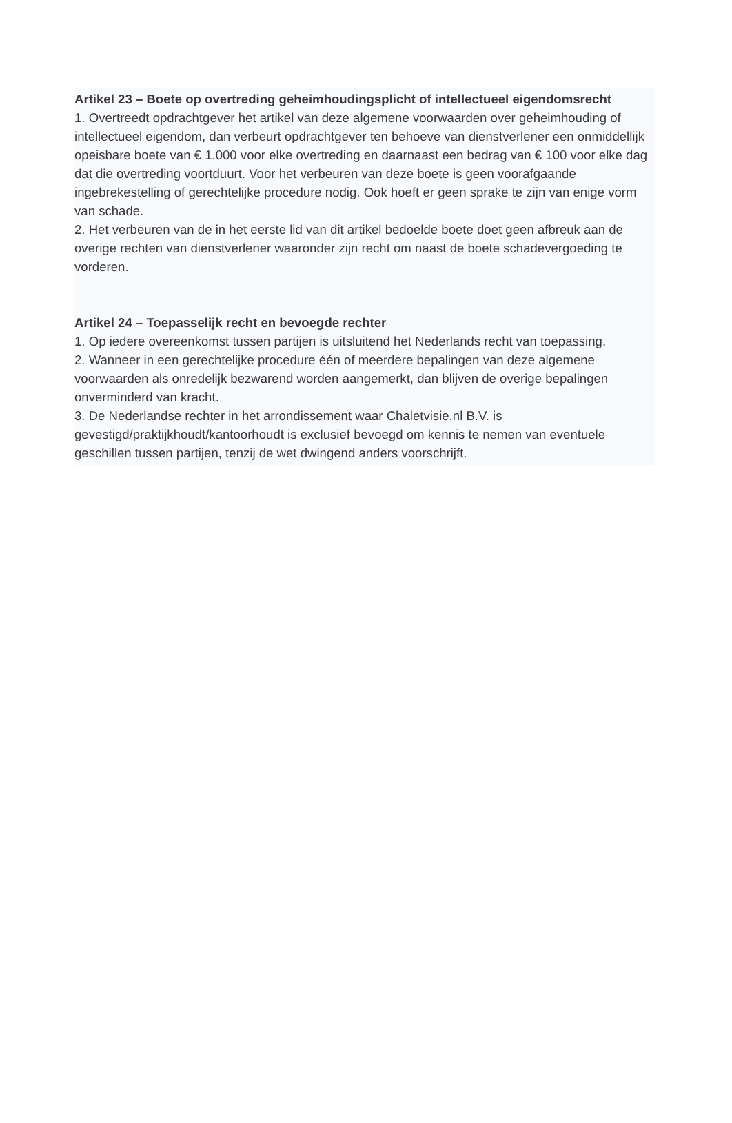Artikel 23 – Boete op overtreding geheimhoudingsplicht of intellectueel eigendomsrecht
1. Overtreedt opdrachtgever het artikel van deze algemene voorwaarden over geheimhouding of intellectueel eigendom, dan verbeurt opdrachtgever ten behoeve van dienstverlener een onmiddellijk opeisbare boete van € 1.000 voor elke overtreding en daarnaast een bedrag van € 100 voor elke dag dat die overtreding voortduurt. Voor het verbeuren van deze boete is geen voorafgaande ingebrekestelling of gerechtelijke procedure nodig. Ook hoeft er geen sprake te zijn van enige vorm van schade.
2. Het verbeuren van de in het eerste lid van dit artikel bedoelde boete doet geen afbreuk aan de overige rechten van dienstverlener waaronder zijn recht om naast de boete schadevergoeding te vorderen.
Artikel 24 – Toepasselijk recht en bevoegde rechter
1. Op iedere overeenkomst tussen partijen is uitsluitend het Nederlands recht van toepassing.
2. Wanneer in een gerechtelijke procedure één of meerdere bepalingen van deze algemene voorwaarden als onredelijk bezwarend worden aangemerkt, dan blijven de overige bepalingen onverminderd van kracht.
3. De Nederlandse rechter in het arrondissement waar Chaletvisie.nl B.V. is gevestigd/praktijkhoudt/kantoorhoudt is exclusief bevoegd om kennis te nemen van eventuele geschillen tussen partijen, tenzij de wet dwingend anders voorschrijft.